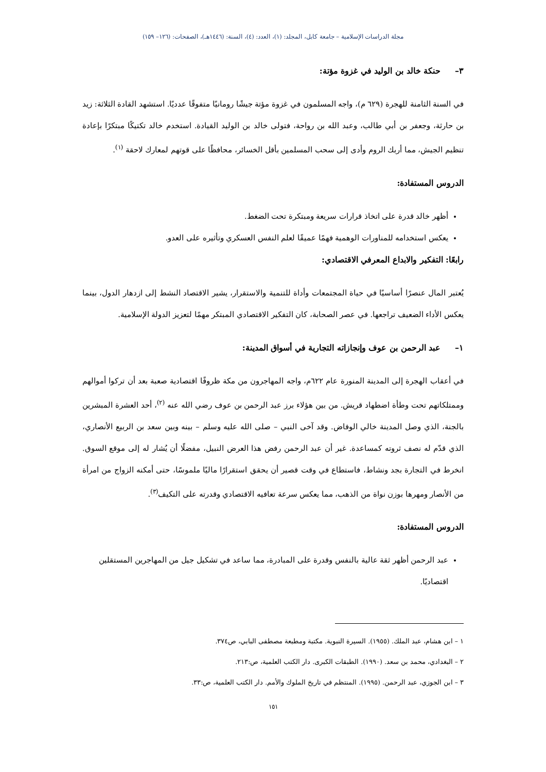مجلة الدراسات الإسلامية – جامعة كابل، المجلد: (١)، العدد: (٤)، السنة: (١٤٤٦هـ)، الصفحات: (١٢٦– ١٥٩)
٣– حنكة خالد بن الوليد في غزوة مؤتة:
في السنة الثامنة للهجرة (٦٢٩ م)، واجه المسلمون في غزوة مؤتة جيشًا رومانيًا متفوقًا عدديًا. استشهد القادة الثلاثة: زيد بن حارثة، وجعفر بن أبي طالب، وعبد الله بن رواحة، فتولى خالد بن الوليد القيادة. استخدم خالد تكتيكًا مبتكرًا بإعادة تنظيم الجيش، مما أربك الروم وأدى إلى سحب المسلمين بأقل الخسائر، محافظًا على قوتهم لمعارك لاحقة <sup>(١)</sup>.
الدروس المستفادة:
أظهر خالد قدرة على اتخاذ قرارات سريعة ومبتكرة تحت الضغط.
يعكس استخدامه للمناورات الوهمية فهمًا عميقًا لعلم النفس العسكري وتأثيره على العدو.
رابعًا: التفكير والابداع المعرفي الاقتصادي:
يُعتبر المال عنصرًا أساسيًا في حياة المجتمعات وأداة للتنمية والاستقرار، يشير الاقتصاد النشط إلى ازدهار الدول، بينما يعكس الأداء الضعيف تراجعها. في عصر الصحابة، كان التفكير الاقتصادي المبتكر مهمًا لتعزيز الدولة الإسلامية.
١– عبد الرحمن بن عوف وإنجازاته التجارية في أسواق المدينة:
في أعقاب الهجرة إلى المدينة المنورة عام ٦٢٢م، واجه المهاجرون من مكة ظروفًا اقتصادية صعبة بعد أن تركوا أموالهم وممتلكاتهم تحت وطأة اضطهاد قريش. من بين هؤلاء برز عبد الرحمن بن عوف رضي الله عنه <sup>(٢)</sup>، أحد العشرة المبشرين بالجنة، الذي وصل المدينة خالي الوفاض. وقد آخى النبي – صلى الله عليه وسلم – بينه وبين سعد بن الربيع الأنصاري، الذي قدّم له نصف ثروته كمساعدة. غير أن عبد الرحمن رفض هذا العرض النبيل، مفضلًا أن يُشار له إلى موقع السوق. انخرط في التجارة بجد ونشاط، فاستطاع في وقت قصير أن يحقق استقرارًا ماليًا ملموسًا، حتى أمكنه الزواج من امرأة من الأنصار ومهرها بوزن نواة من الذهب، مما يعكس سرعة تعافيه الاقتصادي وقدرته على التكيف<sup>(٣)</sup>.
الدروس المستفادة:
عبد الرحمن أظهر ثقة عالية بالنفس وقدرة على المبادرة، مما ساعد في تشكيل جيل من المهاجرين المستقلين اقتصاديًا.
١ – ابن هشام، عبد الملك. (١٩٥٥). السيرة النبوية. مكتبة ومطبعة مصطفى البابي، ص٣٧٤.
٢ – البغدادي، محمد بن سعد. (١٩٩٠). الطبقات الكبرى. دار الكتب العلمية، ص:٢١٣.
٣ – ابن الجوزي، عبد الرحمن. (١٩٩٥). المنتظم في تاريخ الملوك والأمم. دار الكتب العلمية، ص:٣٣.
١٥١